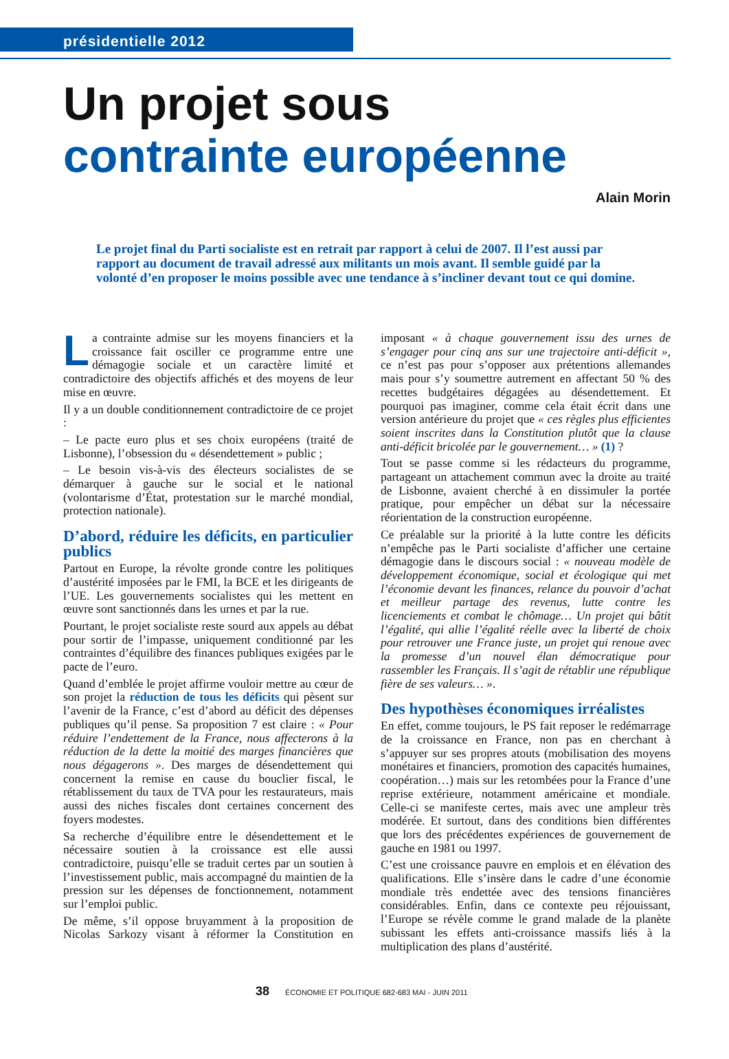présidentielle 2012
Un projet sous
contrainte européenne
Alain Morin
Le projet final du Parti socialiste est en retrait par rapport à celui de 2007. Il l’est aussi par rapport au document de travail adressé aux militants un mois avant. Il semble guidé par la volonté d’en proposer le moins possible avec une tendance à s’incliner devant tout ce qui domine.
La contrainte admise sur les moyens financiers et la croissance fait osciller ce programme entre une démagogie sociale et un caractère limité et contradictoire des objectifs affichés et des moyens de leur mise en œuvre.
Il y a un double conditionnement contradictoire de ce projet :
– Le pacte euro plus et ses choix européens (traité de Lisbonne), l’obsession du « désendettement » public ;
– Le besoin vis-à-vis des électeurs socialistes de se démarquer à gauche sur le social et le national (volontarisme d’État, protestation sur le marché mondial, protection nationale).
D’abord, réduire les déficits, en particulier publics
Partout en Europe, la révolte gronde contre les politiques d’austérité imposées par le FMI, la BCE et les dirigeants de l’UE. Les gouvernements socialistes qui les mettent en œuvre sont sanctionnés dans les urnes et par la rue.
Pourtant, le projet socialiste reste sourd aux appels au débat pour sortir de l’impasse, uniquement conditionné par les contraintes d’équilibre des finances publiques exigées par le pacte de l’euro.
Quand d’emblée le projet affirme vouloir mettre au cœur de son projet la réduction de tous les déficits qui pèsent sur l’avenir de la France, c’est d’abord au déficit des dépenses publiques qu’il pense. Sa proposition 7 est claire : « Pour réduire l’endettement de la France, nous affecterons à la réduction de la dette la moitié des marges financières que nous dégagerons ». Des marges de désendettement qui concernent la remise en cause du bouclier fiscal, le rétablissement du taux de TVA pour les restaurateurs, mais aussi des niches fiscales dont certaines concernent des foyers modestes.
Sa recherche d’équilibre entre le désendettement et le nécessaire soutien à la croissance est elle aussi contradictoire, puisqu’elle se traduit certes par un soutien à l’investissement public, mais accompagné du maintien de la pression sur les dépenses de fonctionnement, notamment sur l’emploi public.
De même, s’il oppose bruyamment à la proposition de Nicolas Sarkozy visant à réformer la Constitution en imposant « à chaque gouvernement issu des urnes de s’engager pour cinq ans sur une trajectoire anti-déficit », ce n’est pas pour s’opposer aux prétentions allemandes mais pour s’y soumettre autrement en affectant 50 % des recettes budgétaires dégagées au désendettement. Et pourquoi pas imaginer, comme cela était écrit dans une version antérieure du projet que « ces règles plus efficientes soient inscrites dans la Constitution plutôt que la clause anti-déficit bricolée par le gouvernement… » (1) ?
Tout se passe comme si les rédacteurs du programme, partageant un attachement commun avec la droite au traité de Lisbonne, avaient cherché à en dissimuler la portée pratique, pour empêcher un débat sur la nécessaire réorientation de la construction européenne.
Ce préalable sur la priorité à la lutte contre les déficits n’empêche pas le Parti socialiste d’afficher une certaine démagogie dans le discours social : « nouveau modèle de développement économique, social et écologique qui met l’économie devant les finances, relance du pouvoir d’achat et meilleur partage des revenus, lutte contre les licenciements et combat le chômage… Un projet qui bâtit l’égalité, qui allie l’égalité réelle avec la liberté de choix pour retrouver une France juste, un projet qui renoue avec la promesse d’un nouvel élan démocratique pour rassembler les Français. Il s’agit de rétablir une république fière de ses valeurs… ».
Des hypothèses économiques irréalistes
En effet, comme toujours, le PS fait reposer le redémarrage de la croissance en France, non pas en cherchant à s’appuyer sur ses propres atouts (mobilisation des moyens monétaires et financiers, promotion des capacités humaines, coopération…) mais sur les retombées pour la France d’une reprise extérieure, notamment américaine et mondiale. Celle-ci se manifeste certes, mais avec une ampleur très modérée. Et surtout, dans des conditions bien différentes que lors des précédentes expériences de gouvernement de gauche en 1981 ou 1997.
C’est une croissance pauvre en emplois et en élévation des qualifications. Elle s’insère dans le cadre d’une économie mondiale très endettée avec des tensions financières considérables. Enfin, dans ce contexte peu réjouissant, l’Europe se révèle comme le grand malade de la planète subissant les effets anti-croissance massifs liés à la multiplication des plans d’austérité.
38 ÉCONOMIE ET POLITIQUE 682-683 MAI - JUIN 2011